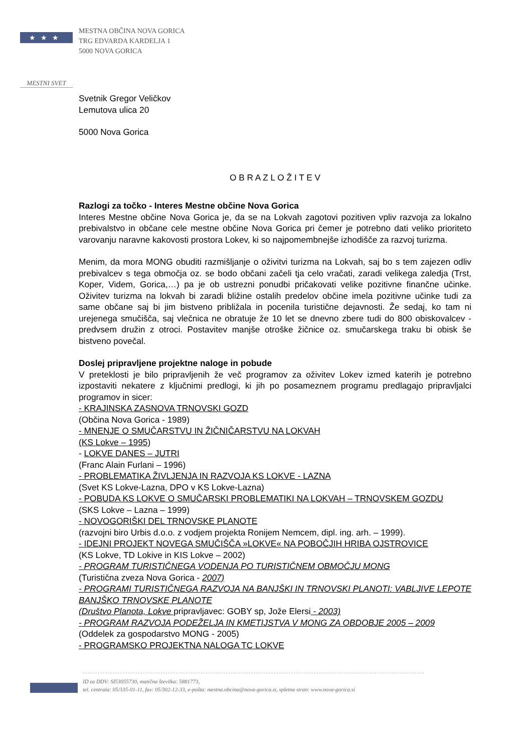★★★
MESTNA OBČINA NOVA GORICA
TRG EDVARDA KARDELJA 1
5000 NOVA GORICA
MESTNI SVET
Svetnik Gregor Veličkov
Lemutova ulica 20
5000 Nova Gorica
O B R A Z L O Ž I T E V
Razlogi za točko - Interes Mestne občine Nova Gorica
Interes Mestne občine Nova Gorica je, da se na Lokvah zagotovi pozitiven vpliv razvoja za lokalno prebivalstvo in občane cele mestne občine Nova Gorica pri čemer je potrebno dati veliko prioriteto varovanju naravne kakovosti prostora Lokev, ki so najpomembnejše izhodišče za razvoj turizma.
Menim, da mora MONG obuditi razmišljanje o oživitvi turizma na Lokvah, saj bo s tem zajezen odliv prebivalcev s tega območja oz. se bodo občani začeli tja celo vračati, zaradi velikega zaledja (Trst, Koper, Videm, Gorica,…) pa je ob ustrezni ponudbi pričakovati velike pozitivne finančne učinke. Oživitev turizma na lokvah bi zaradi bližine ostalih predelov občine imela pozitivne učinke tudi za same občane saj bi jim bistveno približala in pocenila turistične dejavnosti. Že sedaj, ko tam ni urejenega smučišča, saj vlečnica ne obratuje že 10 let se dnevno zbere tudi do 800 obiskovalcev - predvsem družin z otroci. Postavitev manjše otroške žičnice oz. smučarskega traku bi obisk še bistveno povečal.
Doslej pripravljene projektne naloge in pobude
V preteklosti je bilo pripravljenih že več programov za oživitev Lokev izmed katerih je potrebno izpostaviti nekatere z ključnimi predlogi, ki jih po posameznem programu predlagajo pripravljalci programov in sicer:
- KRAJINSKA ZASNOVA TRNOVSKI GOZD
(Občina Nova Gorica - 1989)
- MNENJE O SMUČARSTVU IN ŽIČNIČARSTVU NA LOKVAH
(KS Lokve – 1995)
- LOKVE DANES – JUTRI
(Franc Alain Furlani – 1996)
- PROBLEMATIKA ŽIVLJENJA IN RAZVOJA KS LOKVE - LAZNA
(Svet KS Lokve-Lazna, DPO v KS Lokve-Lazna)
- POBUDA KS LOKVE O SMUČARSKI PROBLEMATIKI NA LOKVAH – TRNOVSKEM GOZDU
(SKS Lokve – Lazna – 1999)
- NOVOGORIŠKI DEL TRNOVSKE PLANOTE
(razvojni biro Urbis d.o.o. z vodjem projekta Ronijem Nemcem, dipl. ing. arh. – 1999).
- IDEJNI PROJEKT NOVEGA SMUČIŠČA »LOKVE« NA POBOČJIH HRIBA OJSTROVICE
(KS Lokve, TD Lokive in KIS Lokve – 2002)
- PROGRAM TURISTIČNEGA VODENJA PO TURISTIČNEM OBMOČJU MONG
(Turistična zveza Nova Gorica - 2007)
- PROGRAMI TURISTIČNEGA RAZVOJA NA BANJŠKI IN TRNOVSKI PLANOTI: VABLJIVE LEPOTE BANJŠKO TRNOVSKE PLANOTE
(Društvo Planota, Lokve pripravljavec: GOBY sp, Jože Elersi - 2003)
- PROGRAM RAZVOJA PODEŽELJA IN KMETIJSTVA V MONG ZA OBDOBJE 2005 – 2009
(Oddelek za gospodarstvo MONG - 2005)
- PROGRAMSKO PROJEKTNA NALOGA TC LOKVE
ID za DDV: SI53055730, matična številka: 5881773,
tel. centrala: 05/335-01-11, fax: 05/302-12-33, e-pošta: mestna.obcina@nova-gorica.si, spletna stran: www.nova-gorica.si